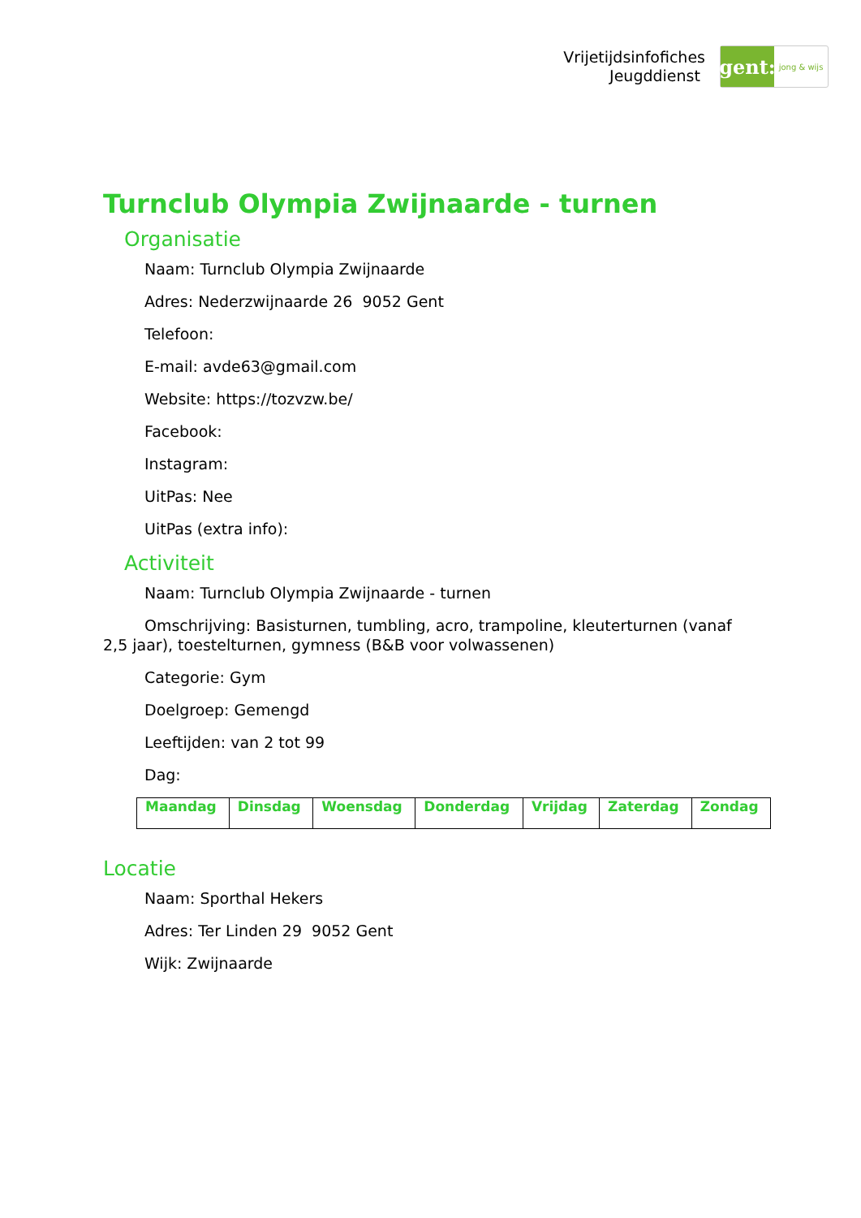Vrijetijdsinfofiches
Jeugddienst
gent:
jong & wijs
Turnclub Olympia Zwijnaarde - turnen
Organisatie
Naam: Turnclub Olympia Zwijnaarde
Adres: Nederzwijnaarde 26 9052 Gent
Telefoon:
E-mail: avde63@gmail.com
Website: https://tozvzw.be/
Facebook:
Instagram:
UitPas: Nee
UitPas (extra info):
Activiteit
Naam: Turnclub Olympia Zwijnaarde - turnen
Omschrijving: Basisturnen, tumbling, acro, trampoline, kleuterturnen (vanaf 2,5 jaar), toestelturnen, gymness (B&B voor volwassenen)
Categorie: Gym
Doelgroep: Gemengd
Leeftijden: van 2 tot 99
Dag:
| Maandag | Dinsdag | Woensdag | Donderdag | Vrijdag | Zaterdag | Zondag |
Locatie
Naam: Sporthal Hekers
Adres: Ter Linden 29 9052 Gent
Wijk: Zwijnaarde